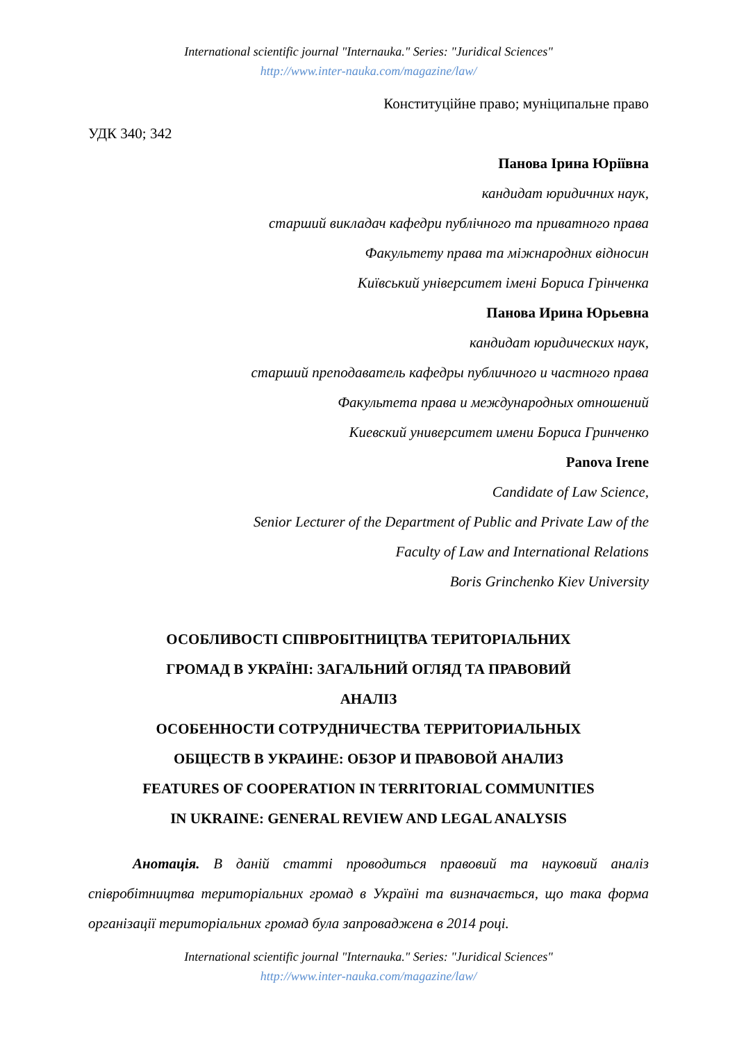International scientific journal "Internauka." Series: "Juridical Sciences"
http://www.inter-nauka.com/magazine/law/
Конституційне право; муніципальне право
УДК 340; 342
Панова Ірина Юріївна
кандидат юридичних наук,
старший викладач кафедри публічного та приватного права
Факультету права та міжнародних відносин
Київський університет імені Бориса Грінченка
Панова Ирина Юрьевна
кандидат юридических наук,
старший преподаватель кафедры публичного и частного права
Факультета права и международных отношений
Киевский университет имени Бориса Гринченко
Panova Irene
Candidate of Law Science,
Senior Lecturer of the Department of Public and Private Law of the
Faculty of Law and International Relations
Boris Grinchenko Kiev University
ОСОБЛИВОСТІ СПІВРОБІТНИЦТВА ТЕРИТОРІАЛЬНИХ
ГРОМАД В УКРАЇНІ: ЗАГАЛЬНИЙ ОГЛЯД ТА ПРАВОВИЙ
АНАЛІЗ
ОСОБЕННОСТИ СОТРУДНИЧЕСТВА ТЕРРИТОРИАЛЬНЫХ
ОБЩЕСТВ В УКРАИНЕ: ОБЗОР И ПРАВОВОЙ АНАЛИЗ
FEATURES OF COOPERATION IN TERRITORIAL COMMUNITIES
IN UKRAINE: GENERAL REVIEW AND LEGAL ANALYSIS
Анотація. В даній статті проводиться правовий та науковий аналіз співробітництва територіальних громад в Україні та визначається, що така форма організації територіальних громад була запроваджена в 2014 році.
International scientific journal "Internauka." Series: "Juridical Sciences"
http://www.inter-nauka.com/magazine/law/